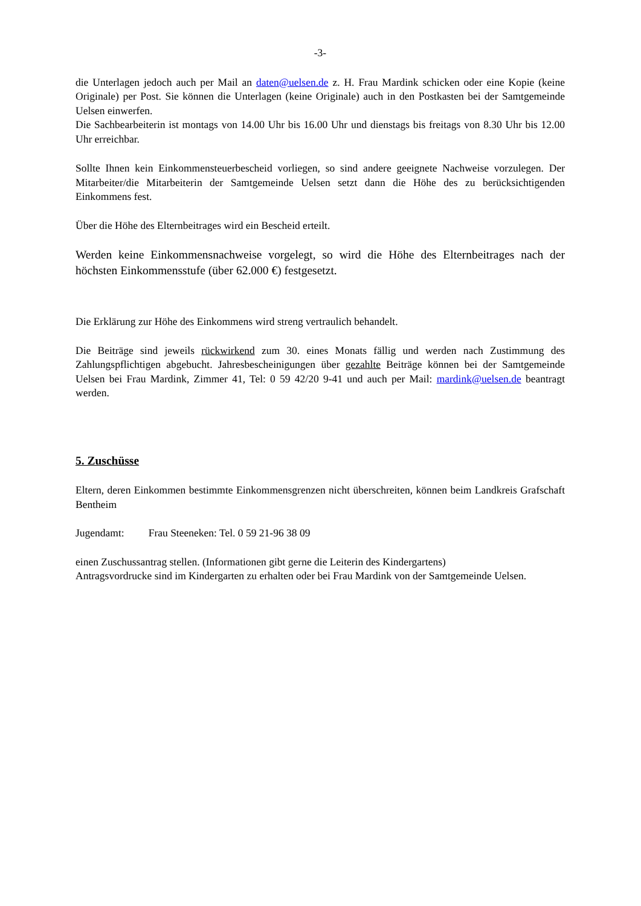-3-
die Unterlagen jedoch auch per Mail an daten@uelsen.de z. H. Frau Mardink schicken oder eine Kopie (keine Originale) per Post. Sie können die Unterlagen (keine Originale) auch in den Postkasten bei der Samtgemeinde Uelsen einwerfen.
Die Sachbearbeiterin ist montags von 14.00 Uhr bis 16.00 Uhr und dienstags bis freitags von 8.30 Uhr bis 12.00 Uhr erreichbar.
Sollte Ihnen kein Einkommensteuerbescheid vorliegen, so sind andere geeignete Nachweise vorzulegen. Der Mitarbeiter/die Mitarbeiterin der Samtgemeinde Uelsen setzt dann die Höhe des zu berücksichtigenden Einkommens fest.
Über die Höhe des Elternbeitrages wird ein Bescheid erteilt.
Werden keine Einkommensnachweise vorgelegt, so wird die Höhe des Elternbeitrages nach der höchsten Einkommensstufe (über 62.000 €) festgesetzt.
Die Erklärung zur Höhe des Einkommens wird streng vertraulich behandelt.
Die Beiträge sind jeweils rückwirkend zum 30. eines Monats fällig und werden nach Zustimmung des Zahlungspflichtigen abgebucht. Jahresbescheinigungen über gezahlte Beiträge können bei der Samtgemeinde Uelsen bei Frau Mardink, Zimmer 41, Tel: 0 59 42/20 9-41 und auch per Mail: mardink@uelsen.de beantragt werden.
5. Zuschüsse
Eltern, deren Einkommen bestimmte Einkommensgrenzen nicht überschreiten, können beim Landkreis Grafschaft Bentheim
Jugendamt: Frau Steeneken: Tel. 0 59 21-96 38 09
einen Zuschussantrag stellen. (Informationen gibt gerne die Leiterin des Kindergartens)
Antragsvordrucke sind im Kindergarten zu erhalten oder bei Frau Mardink von der Samtgemeinde Uelsen.